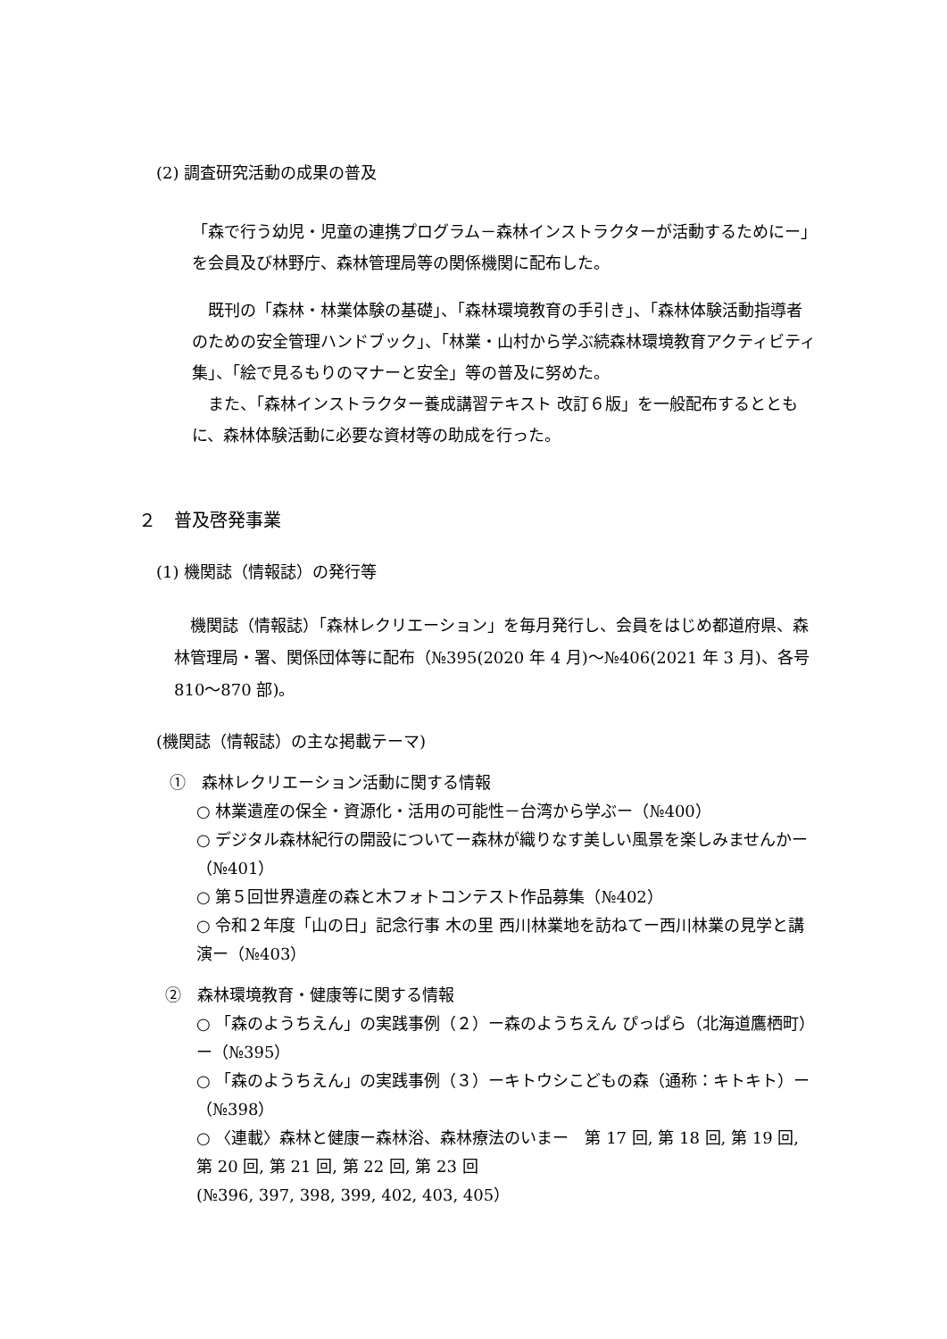(2) 調査研究活動の成果の普及
「森で行う幼児・児童の連携プログラム－森林インストラクターが活動するためにー」を会員及び林野庁、森林管理局等の関係機関に配布した。
　既刊の「森林・林業体験の基礎」、「森林環境教育の手引き」、「森林体験活動指導者のための安全管理ハンドブック」、「林業・山村から学ぶ続森林環境教育アクティビティ集」、「絵で見るもりのマナーと安全」等の普及に努めた。
　また、「森林インストラクター養成講習テキスト 改訂６版」を一般配布するとともに、森林体験活動に必要な資材等の助成を行った。
２　普及啓発事業
(1) 機関誌（情報誌）の発行等
　機関誌（情報誌）「森林レクリエーション」を毎月発行し、会員をはじめ都道府県、森林管理局・署、関係団体等に配布（№395(2020 年 4 月)～№406(2021 年 3 月)、各号 810～870 部)。
(機関誌（情報誌）の主な掲載テーマ)
①　森林レクリエーション活動に関する情報
○ 林業遺産の保全・資源化・活用の可能性－台湾から学ぶー（№400）
○ デジタル森林紀行の開設についてー森林が織りなす美しい風景を楽しみませんかー（№401）
○ 第５回世界遺産の森と木フォトコンテスト作品募集（№402）
○ 令和２年度「山の日」記念行事 木の里 西川林業地を訪ねてー西川林業の見学と講演ー（№403）
②　森林環境教育・健康等に関する情報
○ 「森のようちえん」の実践事例（２）ー森のようちえん ぴっぱら（北海道鷹栖町）ー（№395）
○ 「森のようちえん」の実践事例（３）ーキトウシこどもの森（通称：キトキト）ー（№398）
○ 〈連載〉森林と健康ー森林浴、森林療法のいまー　第 17 回, 第 18 回, 第 19 回, 第 20 回, 第 21 回, 第 22 回, 第 23 回
(№396, 397, 398, 399, 402, 403, 405）